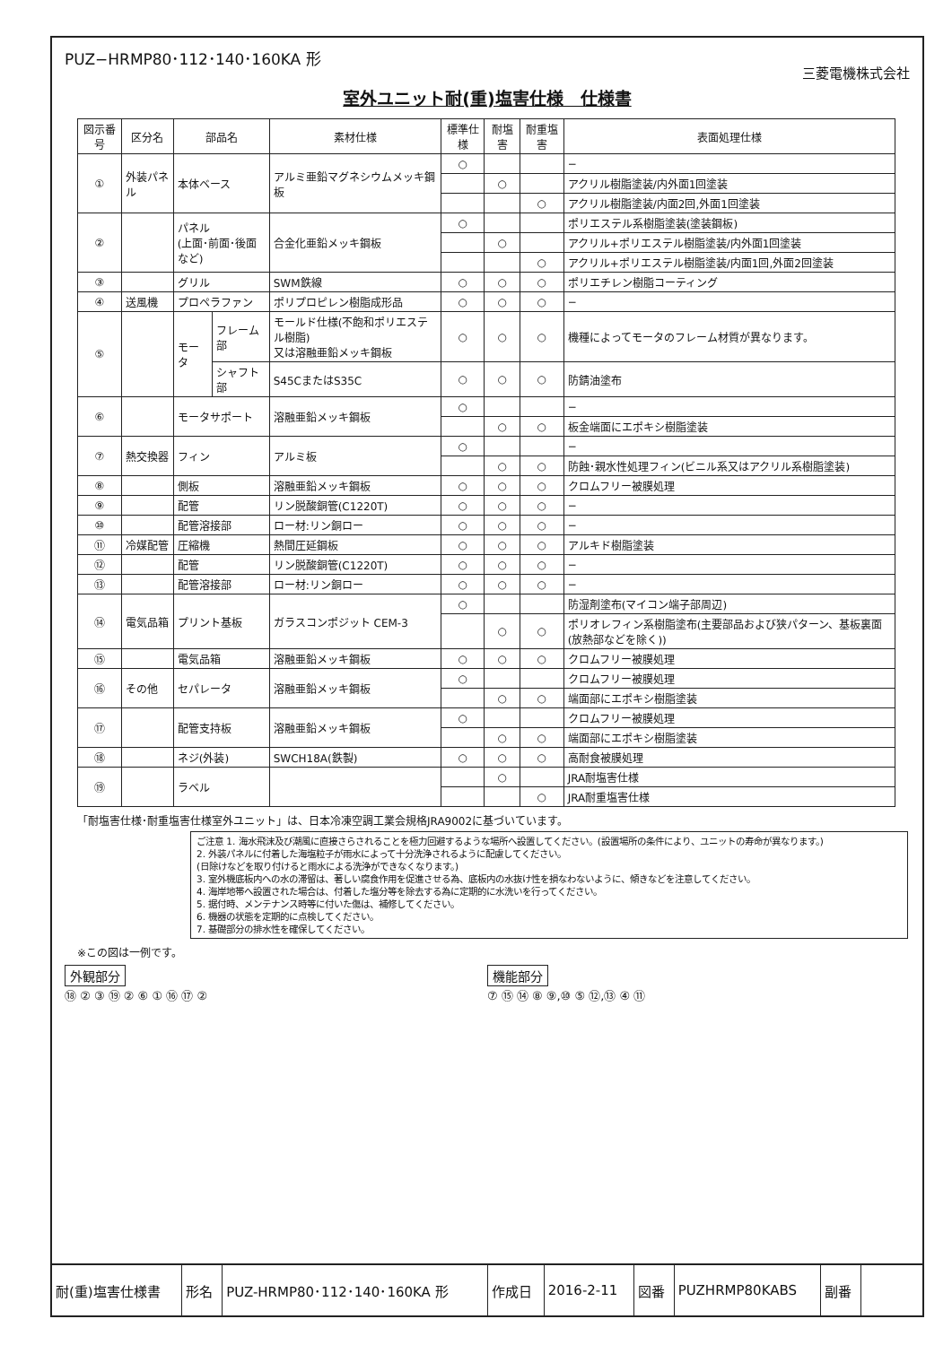PUZ−HRMP80･112･140･160KA 形
三菱電機株式会社
室外ユニット耐(重)塩害仕様　仕様書
| 図示番号 | 区分名 | 部品名 | | 素材仕様 | 標準仕様 | 耐塩害 | 耐重塩害 | 表面処理仕様 |
| --- | --- | --- | --- | --- | --- | --- | --- | --- |
| ① | 外装パネル | 本体ベース | | アルミ亜鉛マグネシウムメッキ鋼板 | ○ | | | − |
| | | | | | | ○ | | アクリル樹脂塗装/内外面1回塗装 |
| | | | | | | | ○ | アクリル樹脂塗装/内面2回,外面1回塗装 |
| ② | | パネル (上面･前面･後面など) | | 合金化亜鉛メッキ鋼板 | ○ | | | ポリエステル系樹脂塗装(塗装鋼板) |
| | | | | | | ○ | | アクリル+ポリエステル樹脂塗装/内外面1回塗装 |
| | | | | | | | ○ | アクリル+ポリエステル樹脂塗装/内面1回,外面2回塗装 |
| ③ | | グリル | | SWM鉄線 | ○ | ○ | ○ | ポリエチレン樹脂コーティング |
| ④ | 送風機 | プロペラファン | | ポリプロピレン樹脂成形品 | ○ | ○ | ○ | − |
| ⑤ | | モータ | フレーム部 | モールド仕様(不飽和ポリエステル樹脂) 又は溶融亜鉛メッキ鋼板 | ○ | ○ | ○ | 機種によってモータのフレーム材質が異なります。 |
| | | | シャフト部 | S45CまたはS35C | ○ | ○ | ○ | 防錆油塗布 |
| ⑥ | | モータサポート | | 溶融亜鉛メッキ鋼板 | ○ | | | − |
| | | | | | | ○ | ○ | 板金端面にエポキシ樹脂塗装 |
| ⑦ | 熱交換器 | フィン | | アルミ板 | ○ | | | − |
| | | | | | | ○ | ○ | 防蝕･親水性処理フィン(ビニル系又はアクリル系樹脂塗装) |
| ⑧ | | 側板 | | 溶融亜鉛メッキ鋼板 | ○ | ○ | ○ | クロムフリー被膜処理 |
| ⑨ | | 配管 | | リン脱酸銅管(C1220T) | ○ | ○ | ○ | − |
| ⑩ | | 配管溶接部 | | ロー材:リン銅ロー | ○ | ○ | ○ | − |
| ⑪ | 冷媒配管 | 圧縮機 | | 熱間圧延鋼板 | ○ | ○ | ○ | アルキド樹脂塗装 |
| ⑫ | | 配管 | | リン脱酸銅管(C1220T) | ○ | ○ | ○ | − |
| ⑬ | | 配管溶接部 | | ロー材:リン銅ロー | ○ | ○ | ○ | − |
| ⑭ | 電気品箱 | プリント基板 | | ガラスコンポジット CEM-3 | ○ | | | 防湿剤塗布(マイコン端子部周辺) |
| | | | | | | ○ | ○ | ポリオレフィン系樹脂塗布(主要部品および狭パターン、基板裏面(放熱部などを除く)) |
| ⑮ | | 電気品箱 | | 溶融亜鉛メッキ鋼板 | ○ | ○ | ○ | クロムフリー被膜処理 |
| ⑯ | その他 | セパレータ | | 溶融亜鉛メッキ鋼板 | ○ | | | クロムフリー被膜処理 |
| | | | | | | ○ | ○ | 端面部にエポキシ樹脂塗装 |
| ⑰ | | 配管支持板 | | 溶融亜鉛メッキ鋼板 | ○ | | | クロムフリー被膜処理 |
| | | | | | | ○ | ○ | 端面部にエポキシ樹脂塗装 |
| ⑱ | | ネジ(外装) | | SWCH18A(鉄製) | ○ | ○ | ○ | 高耐食被膜処理 |
| ⑲ | | ラベル | | | | ○ | | JRA耐塩害仕様 |
| | | | | | | | ○ | JRA耐重塩害仕様 |
「耐塩害仕様･耐重塩害仕様室外ユニット」は、日本冷凍空調工業会規格JRA9002に基づいています。
ご注意 1. 海水飛沫及び潮風に直接さらされることを極力回避するような場所へ設置してください。(設置場所の条件により、ユニットの寿命が異なります。)
2. 外装パネルに付着した海塩粒子が雨水によって十分洗浄されるように配慮してください。
(日除けなどを取り付けると雨水による洗浄ができなくなります。)
3. 室外機底板内への水の滞留は、著しい腐食作用を促進させる為、底板内の水抜け性を損なわないように、傾きなどを注意してください。
4. 海岸地帯へ設置された場合は、付着した塩分等を除去する為に定期的に水洗いを行ってください。
5. 据付時、メンテナンス時等に付いた傷は、補修してください。
6. 機器の状態を定期的に点検してください。
7. 基礎部分の排水性を確保してください。
※この図は一例です。
外観部分
⑱ ② ③ ⑲ ② ⑥ ① ⑯ ⑰ ②
機能部分
⑦ ⑮ ⑭ ⑧ ⑨,⑩ ⑤ ⑫,⑬ ④ ⑪
| 耐(重)塩害仕様書 | 形名 | PUZ-HRMP80･112･140･160KA 形 | 作成日 | 2016-2-11 | 図番 | PUZHRMP80KABS | 副番 | |